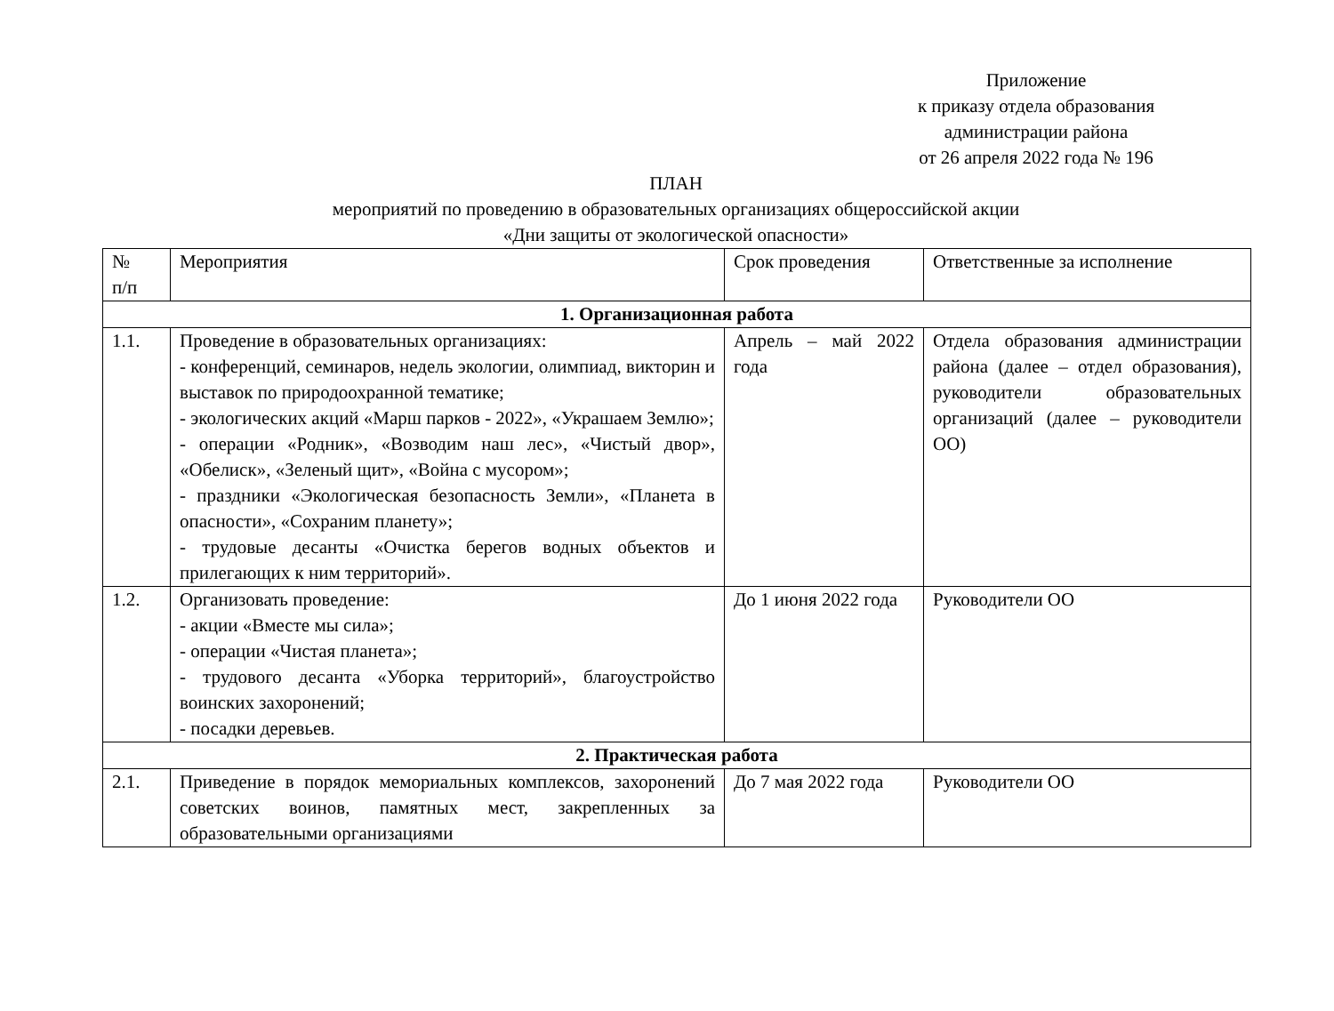Приложение
к приказу отдела образования
администрации района
от 26 апреля 2022 года № 196
ПЛАН
мероприятий по проведению в образовательных организациях общероссийской акции
«Дни защиты от экологической опасности»
| № п/п | Мероприятия | Срок проведения | Ответственные за исполнение |
| 1. Организационная работа | | | |
| 1.1. | Проведение в образовательных организациях: - конференций, семинаров, недель экологии, олимпиад, викторин и выставок по природоохранной тематике; - экологических акций «Марш парков - 2022», «Украшаем Землю»; - операции «Родник», «Возводим наш лес», «Чистый двор», «Обелиск», «Зеленый щит», «Война с мусором»; - праздники «Экологическая безопасность Земли», «Планета в опасности», «Сохраним планету»; - трудовые десанты «Очистка берегов водных объектов и прилегающих к ним территорий». | Апрель – май 2022 года | Отдела образования администрации района (далее – отдел образования), руководители образовательных организаций (далее – руководители ОО) |
| 1.2. | Организовать проведение: - акции «Вместе мы сила»; - операции «Чистая планета»; - трудового десанта «Уборка территорий», благоустройство воинских захоронений; - посадки деревьев. | До 1 июня 2022 года | Руководители ОО |
| 2. Практическая работа | | | |
| 2.1. | Приведение в порядок мемориальных комплексов, захоронений советских воинов, памятных мест, закрепленных за образовательными организациями | До 7 мая 2022 года | Руководители ОО |